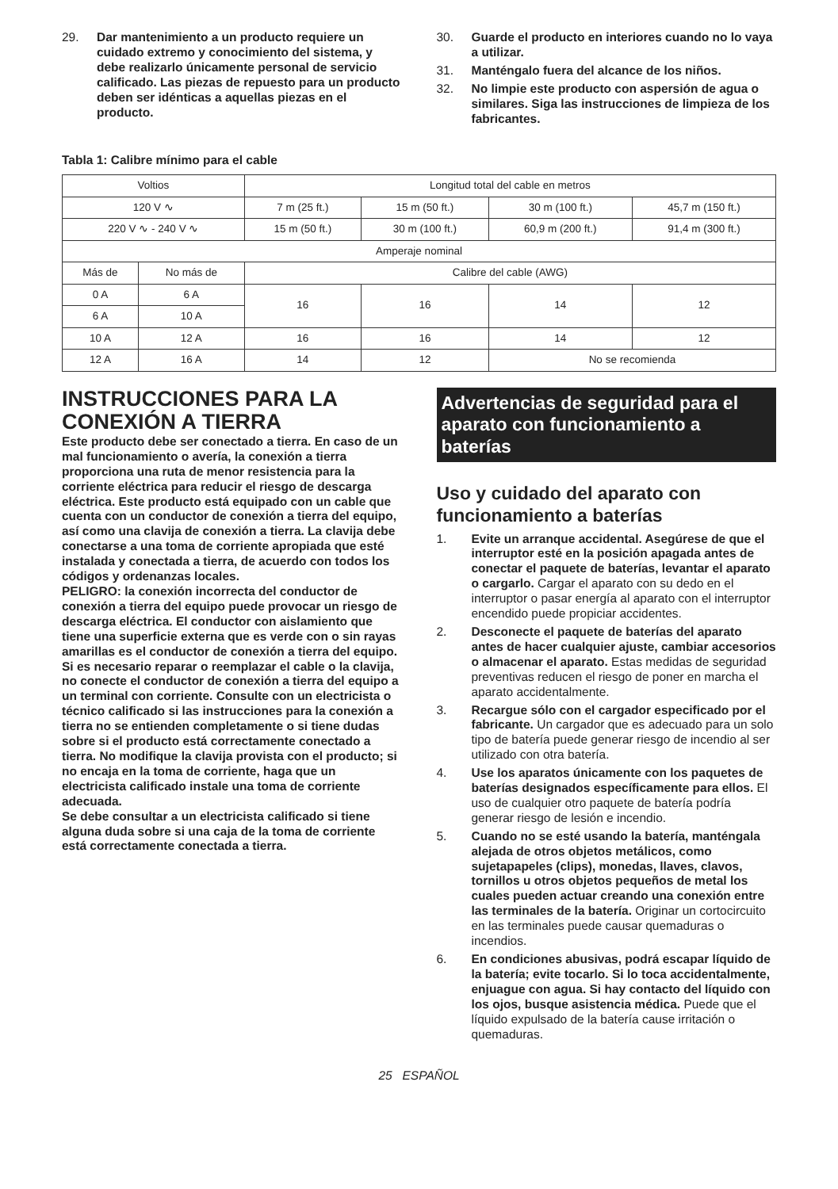29. Dar mantenimiento a un producto requiere un cuidado extremo y conocimiento del sistema, y debe realizarlo únicamente personal de servicio calificado. Las piezas de repuesto para un producto deben ser idénticas a aquellas piezas en el producto.
30. Guarde el producto en interiores cuando no lo vaya a utilizar.
31. Manténgalo fuera del alcance de los niños.
32. No limpie este producto con aspersión de agua o similares. Siga las instrucciones de limpieza de los fabricantes.
Tabla 1: Calibre mínimo para el cable
| Voltios | | Longitud total del cable en metros | | | |
| --- | --- | --- | --- | --- | --- |
| 120 V ∿ | | 7 m (25 ft.) | 15 m (50 ft.) | 30 m (100 ft.) | 45,7 m (150 ft.) |
| 220 V ∿ - 240 V ∿ | | 15 m (50 ft.) | 30 m (100 ft.) | 60,9 m (200 ft.) | 91,4 m (300 ft.) |
| Amperaje nominal | | | | | |
| Más de | No más de | Calibre del cable (AWG) | | | |
| 0 A | 6 A | 16 | 16 | 14 | 12 |
| 6 A | 10 A | | | | |
| 10 A | 12 A | 16 | 16 | 14 | 12 |
| 12 A | 16 A | 14 | 12 | No se recomienda | |
INSTRUCCIONES PARA LA CONEXIÓN A TIERRA
Este producto debe ser conectado a tierra. En caso de un mal funcionamiento o avería, la conexión a tierra proporciona una ruta de menor resistencia para la corriente eléctrica para reducir el riesgo de descarga eléctrica. Este producto está equipado con un cable que cuenta con un conductor de conexión a tierra del equipo, así como una clavija de conexión a tierra. La clavija debe conectarse a una toma de corriente apropiada que esté instalada y conectada a tierra, de acuerdo con todos los códigos y ordenanzas locales.
PELIGRO: la conexión incorrecta del conductor de conexión a tierra del equipo puede provocar un riesgo de descarga eléctrica. El conductor con aislamiento que tiene una superficie externa que es verde con o sin rayas amarillas es el conductor de conexión a tierra del equipo. Si es necesario reparar o reemplazar el cable o la clavija, no conecte el conductor de conexión a tierra del equipo a un terminal con corriente. Consulte con un electricista o técnico calificado si las instrucciones para la conexión a tierra no se entienden completamente o si tiene dudas sobre si el producto está correctamente conectado a tierra. No modifique la clavija provista con el producto; si no encaja en la toma de corriente, haga que un electricista calificado instale una toma de corriente adecuada.
Se debe consultar a un electricista calificado si tiene alguna duda sobre si una caja de la toma de corriente está correctamente conectada a tierra.
Advertencias de seguridad para el aparato con funcionamiento a baterías
Uso y cuidado del aparato con funcionamiento a baterías
1. Evite un arranque accidental. Asegúrese de que el interruptor esté en la posición apagada antes de conectar el paquete de baterías, levantar el aparato o cargarlo. Cargar el aparato con su dedo en el interruptor o pasar energía al aparato con el interruptor encendido puede propiciar accidentes.
2. Desconecte el paquete de baterías del aparato antes de hacer cualquier ajuste, cambiar accesorios o almacenar el aparato. Estas medidas de seguridad preventivas reducen el riesgo de poner en marcha el aparato accidentalmente.
3. Recargue sólo con el cargador especificado por el fabricante. Un cargador que es adecuado para un solo tipo de batería puede generar riesgo de incendio al ser utilizado con otra batería.
4. Use los aparatos únicamente con los paquetes de baterías designados específicamente para ellos. El uso de cualquier otro paquete de batería podría generar riesgo de lesión e incendio.
5. Cuando no se esté usando la batería, manténgala alejada de otros objetos metálicos, como sujetapapeles (clips), monedas, llaves, clavos, tornillos u otros objetos pequeños de metal los cuales pueden actuar creando una conexión entre las terminales de la batería. Originar un cortocircuito en las terminales puede causar quemaduras o incendios.
6. En condiciones abusivas, podrá escapar líquido de la batería; evite tocarlo. Si lo toca accidentalmente, enjuague con agua. Si hay contacto del líquido con los ojos, busque asistencia médica. Puede que el líquido expulsado de la batería cause irritación o quemaduras.
25 ESPAÑOL